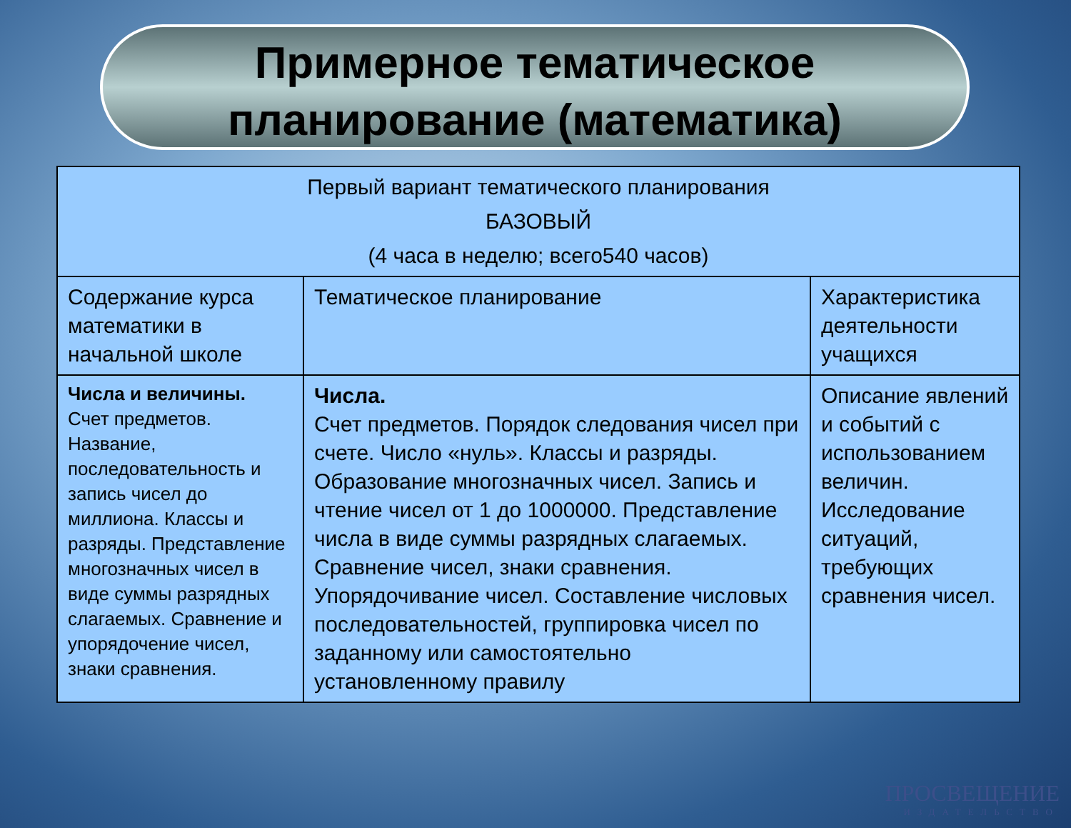Примерное тематическое
планирование (математика)
| Первый вариант тематического планирования БАЗОВЫЙ (4 часа в неделю; всего540 часов) | | |
| Содержание курса математики в начальной школе | Тематическое планирование | Характеристика деятельности учащихся |
| Числа и величины. Счет предметов. Название, последовательность и запись чисел до миллиона. Классы и разряды. Представление многозначных чисел в виде суммы разрядных слагаемых. Сравнение и упорядочение чисел, знаки сравнения. | Числа. Счет предметов. Порядок следования чисел при счете. Число «нуль». Классы и разряды. Образование многозначных чисел. Запись и чтение чисел от 1 до 1000000. Представление числа в виде суммы разрядных слагаемых. Сравнение чисел, знаки сравнения. Упорядочивание чисел. Составление числовых последовательностей, группировка чисел по заданному или самостоятельно установленному правилу | Описание явлений и событий с использованием величин. Исследование ситуаций, требующих сравнения чисел. |
ПРОСВЕЩЕНИЕ
ИЗДАТЕЛЬСТВО